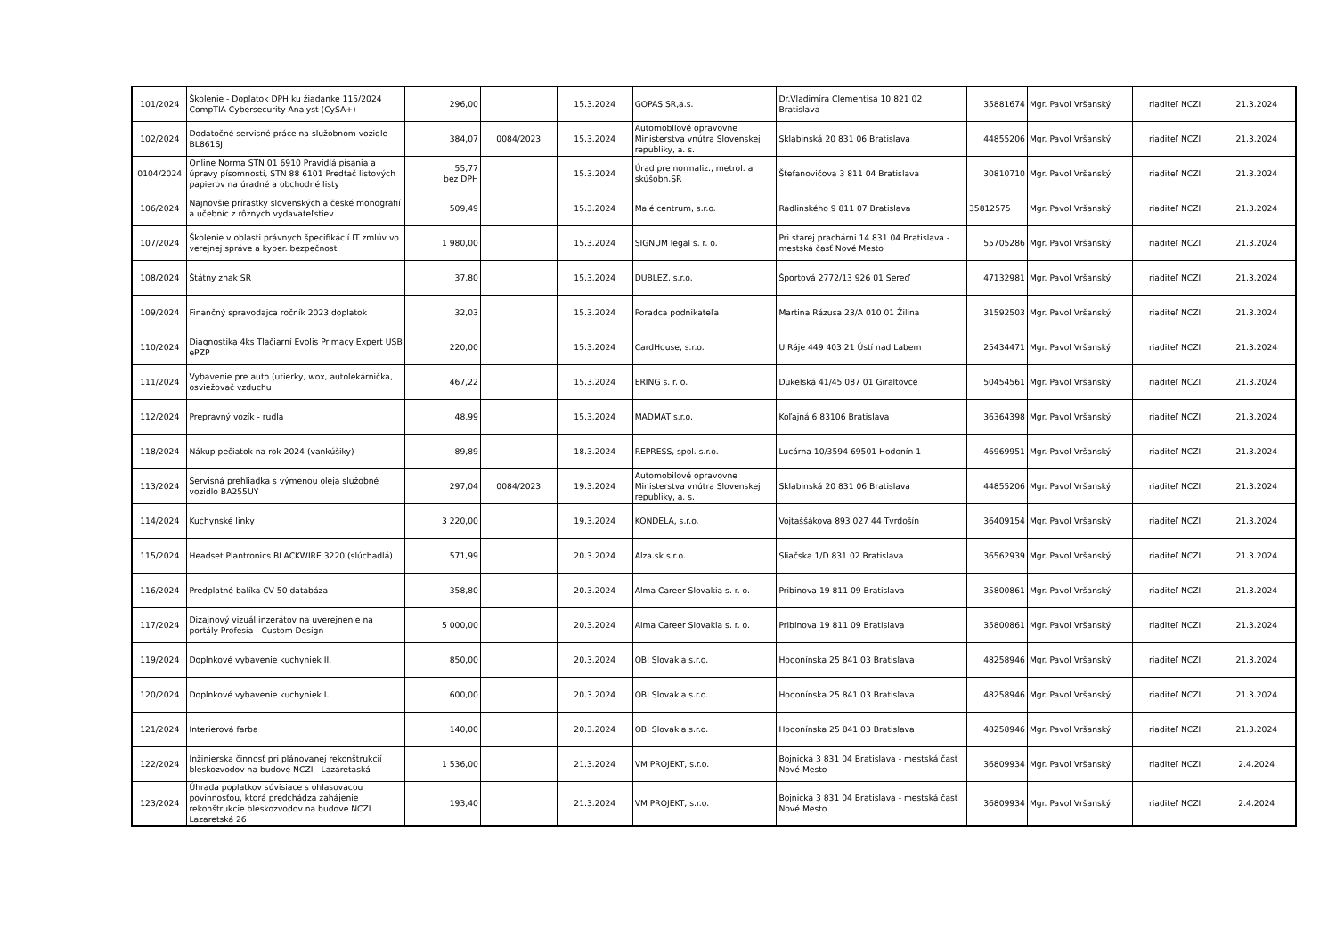| 101/2024 | Školenie - Doplatok DPH ku žiadanke 115/2024 CompTIA Cybersecurity Analyst (CySA+) | 296,00 | | 15.3.2024 | GOPAS SR,a.s. | Dr.Vladimíra Clementisa 10 821 02 Bratislava | 35881674 | Mgr. Pavol Vršanský | riaditeľ NCZI | 21.3.2024 |
| 102/2024 | Dodatočné servisné práce na služobnom vozidle BL861SJ | 384,07 | 0084/2023 | 15.3.2024 | Automobilové opravovne Ministerstva vnútra Slovenskej republiky, a. s. | Sklabinská 20 831 06 Bratislava | 44855206 | Mgr. Pavol Vršanský | riaditeľ NCZI | 21.3.2024 |
| 0104/2024 | Online Norma STN 01 6910 Pravidlá písania a úpravy písomností, STN 88 6101 Predtač listových papierov na úradné a obchodné listy | 55,77 bez DPH | | 15.3.2024 | Úrad pre normaliz., metrol. a skúšobn.SR | Štefanovičova 3 811 04 Bratislava | 30810710 | Mgr. Pavol Vršanský | riaditeľ NCZI | 21.3.2024 |
| 106/2024 | Najnovšie prírastky slovenských a české monografií a učebníc z rôznych vydavateľstiev | 509,49 | | 15.3.2024 | Malé centrum, s.r.o. | Radlinského 9 811 07 Bratislava | 35812575 | Mgr. Pavol Vršanský | riaditeľ NCZI | 21.3.2024 |
| 107/2024 | Školenie v oblasti právnych špecifikácií IT zmlúv vo verejnej správe a kyber. bezpečnosti | 1 980,00 | | 15.3.2024 | SIGNUM legal s. r. o. | Pri starej prachárni 14 831 04 Bratislava - mestská časť Nové Mesto | 55705286 | Mgr. Pavol Vršanský | riaditeľ NCZI | 21.3.2024 |
| 108/2024 | Štátny znak SR | 37,80 | | 15.3.2024 | DUBLEZ, s.r.o. | Športová 2772/13 926 01 Sereď | 47132981 | Mgr. Pavol Vršanský | riaditeľ NCZI | 21.3.2024 |
| 109/2024 | Finančný spravodajca ročník 2023 doplatok | 32,03 | | 15.3.2024 | Poradca podnikateľa | Martina Rázusa 23/A 010 01 Žilina | 31592503 | Mgr. Pavol Vršanský | riaditeľ NCZI | 21.3.2024 |
| 110/2024 | Diagnostika 4ks Tlačiarní Evolis Primacy Expert USB ePZP | 220,00 | | 15.3.2024 | CardHouse, s.r.o. | U Ráje 449 403 21 Ústí nad Labem | 25434471 | Mgr. Pavol Vršanský | riaditeľ NCZI | 21.3.2024 |
| 111/2024 | Vybavenie pre auto (utierky, wox, autolekárnička, osviežovač vzduchu | 467,22 | | 15.3.2024 | ERING s. r. o. | Dukelská 41/45 087 01 Giraltovce | 50454561 | Mgr. Pavol Vršanský | riaditeľ NCZI | 21.3.2024 |
| 112/2024 | Prepravný vozík - rudla | 48,99 | | 15.3.2024 | MADMAT s.r.o. | Koľajná 6 83106 Bratislava | 36364398 | Mgr. Pavol Vršanský | riaditeľ NCZI | 21.3.2024 |
| 118/2024 | Nákup pečiatok na rok 2024 (vankúšiky) | 89,89 | | 18.3.2024 | REPRESS, spol. s.r.o. | Lucárna 10/3594 69501 Hodonín 1 | 46969951 | Mgr. Pavol Vršanský | riaditeľ NCZI | 21.3.2024 |
| 113/2024 | Servisná prehliadka s výmenou oleja služobné vozidlo BA255UY | 297,04 | 0084/2023 | 19.3.2024 | Automobilové opravovne Ministerstva vnútra Slovenskej republiky, a. s. | Sklabinská 20 831 06 Bratislava | 44855206 | Mgr. Pavol Vršanský | riaditeľ NCZI | 21.3.2024 |
| 114/2024 | Kuchynské linky | 3 220,00 | | 19.3.2024 | KONDELA, s.r.o. | Vojtaššákova 893 027 44 Tvrdošín | 36409154 | Mgr. Pavol Vršanský | riaditeľ NCZI | 21.3.2024 |
| 115/2024 | Headset Plantronics BLACKWIRE 3220 (slúchadlá) | 571,99 | | 20.3.2024 | Alza.sk s.r.o. | Sliačska 1/D 831 02 Bratislava | 36562939 | Mgr. Pavol Vršanský | riaditeľ NCZI | 21.3.2024 |
| 116/2024 | Predplatné balíka CV 50 databáza | 358,80 | | 20.3.2024 | Alma Career Slovakia s. r. o. | Pribinova 19 811 09 Bratislava | 35800861 | Mgr. Pavol Vršanský | riaditeľ NCZI | 21.3.2024 |
| 117/2024 | Dizajnový vizuál inzerátov na uverejnenie na portály Profesia - Custom Design | 5 000,00 | | 20.3.2024 | Alma Career Slovakia s. r. o. | Pribinova 19 811 09 Bratislava | 35800861 | Mgr. Pavol Vršanský | riaditeľ NCZI | 21.3.2024 |
| 119/2024 | Doplnkové vybavenie kuchyniek II. | 850,00 | | 20.3.2024 | OBI Slovakia s.r.o. | Hodonínska 25 841 03 Bratislava | 48258946 | Mgr. Pavol Vršanský | riaditeľ NCZI | 21.3.2024 |
| 120/2024 | Doplnkové vybavenie kuchyniek I. | 600,00 | | 20.3.2024 | OBI Slovakia s.r.o. | Hodonínska 25 841 03 Bratislava | 48258946 | Mgr. Pavol Vršanský | riaditeľ NCZI | 21.3.2024 |
| 121/2024 | Interierová farba | 140,00 | | 20.3.2024 | OBI Slovakia s.r.o. | Hodonínska 25 841 03 Bratislava | 48258946 | Mgr. Pavol Vršanský | riaditeľ NCZI | 21.3.2024 |
| 122/2024 | Inžinierska činnosť pri plánovanej rekonštrukcií bleskozvodov na budove NCZI - Lazaretaská | 1 536,00 | | 21.3.2024 | VM PROJEKT, s.r.o. | Bojnická 3 831 04 Bratislava - mestská časť Nové Mesto | 36809934 | Mgr. Pavol Vršanský | riaditeľ NCZI | 2.4.2024 |
| 123/2024 | Úhrada poplatkov súvisiace s ohlasovacou povinnosťou, ktorá predchádza zahájenie rekonštrukcie bleskozvodov na budove NCZI Lazaretská 26 | 193,40 | | 21.3.2024 | VM PROJEKT, s.r.o. | Bojnická 3 831 04 Bratislava - mestská časť Nové Mesto | 36809934 | Mgr. Pavol Vršanský | riaditeľ NCZI | 2.4.2024 |